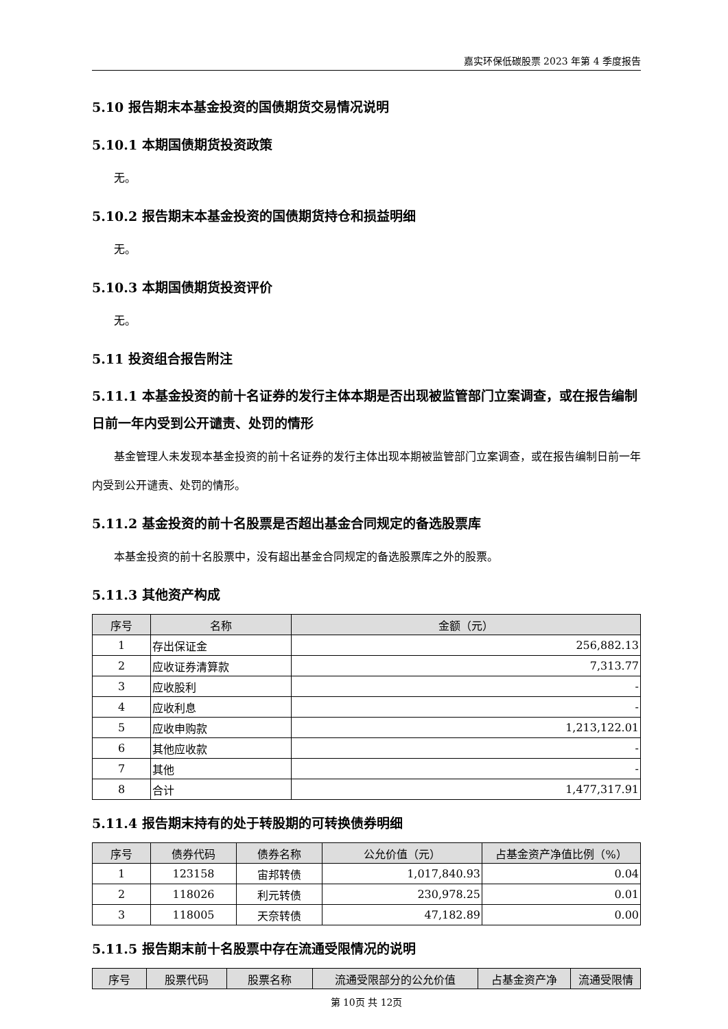嘉实环保低碳股票 2023 年第 4 季度报告
5.10 报告期末本基金投资的国债期货交易情况说明
5.10.1 本期国债期货投资政策
无。
5.10.2 报告期末本基金投资的国债期货持仓和损益明细
无。
5.10.3 本期国债期货投资评价
无。
5.11 投资组合报告附注
5.11.1 本基金投资的前十名证券的发行主体本期是否出现被监管部门立案调查，或在报告编制日前一年内受到公开谴责、处罚的情形
基金管理人未发现本基金投资的前十名证券的发行主体出现本期被监管部门立案调查，或在报告编制日前一年内受到公开谴责、处罚的情形。
5.11.2 基金投资的前十名股票是否超出基金合同规定的备选股票库
本基金投资的前十名股票中，没有超出基金合同规定的备选股票库之外的股票。
5.11.3 其他资产构成
| 序号 | 名称 | 金额（元） |
| --- | --- | --- |
| 1 | 存出保证金 | 256,882.13 |
| 2 | 应收证券清算款 | 7,313.77 |
| 3 | 应收股利 | - |
| 4 | 应收利息 | - |
| 5 | 应收申购款 | 1,213,122.01 |
| 6 | 其他应收款 | - |
| 7 | 其他 | - |
| 8 | 合计 | 1,477,317.91 |
5.11.4 报告期末持有的处于转股期的可转换债券明细
| 序号 | 债券代码 | 债券名称 | 公允价值（元） | 占基金资产净值比例（%） |
| --- | --- | --- | --- | --- |
| 1 | 123158 | 宙邦转债 | 1,017,840.93 | 0.04 |
| 2 | 118026 | 利元转债 | 230,978.25 | 0.01 |
| 3 | 118005 | 天奈转债 | 47,182.89 | 0.00 |
5.11.5 报告期末前十名股票中存在流通受限情况的说明
| 序号 | 股票代码 | 股票名称 | 流通受限部分的公允价值 | 占基金资产净 | 流通受限情 |
| --- | --- | --- | --- | --- | --- |
第 10页 共 12页